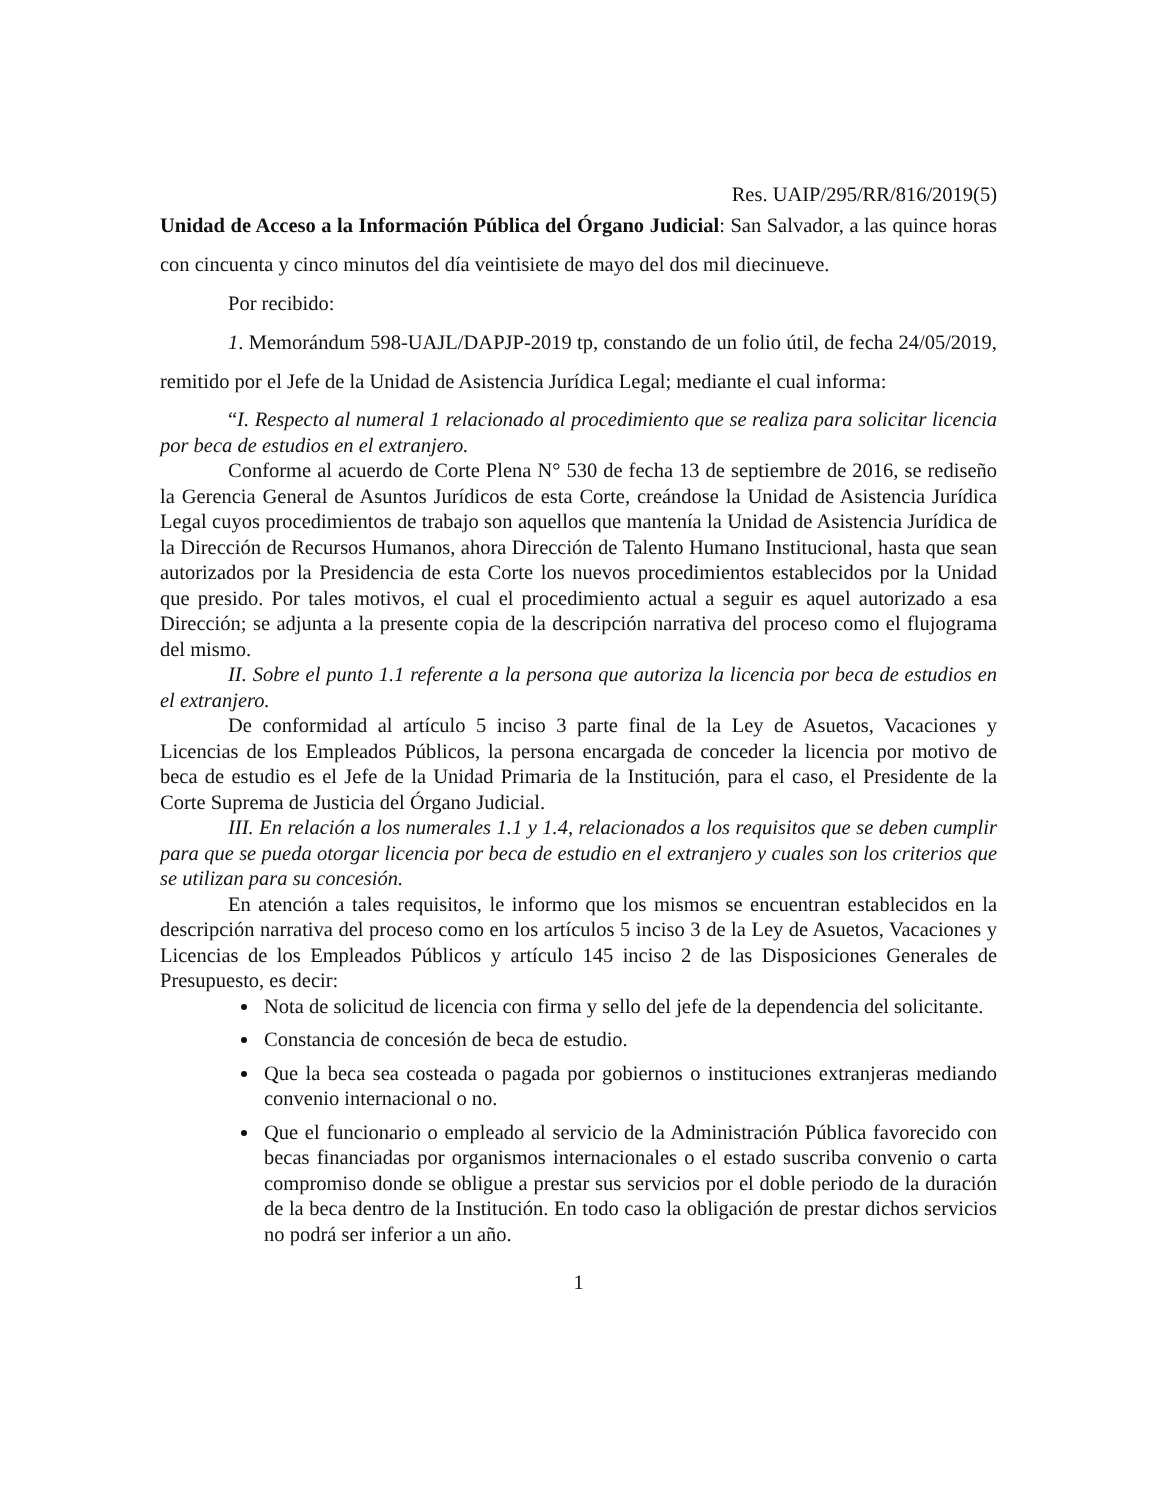Res. UAIP/295/RR/816/2019(5)
Unidad de Acceso a la Información Pública del Órgano Judicial: San Salvador, a las quince horas con cincuenta y cinco minutos del día veintisiete de mayo del dos mil diecinueve.
Por recibido:
1. Memorándum 598-UAJL/DAPJP-2019 tp, constando de un folio útil, de fecha 24/05/2019, remitido por el Jefe de la Unidad de Asistencia Jurídica Legal; mediante el cual informa:
“I. Respecto al numeral 1 relacionado al procedimiento que se realiza para solicitar licencia por beca de estudios en el extranjero.
Conforme al acuerdo de Corte Plena N° 530 de fecha 13 de septiembre de 2016, se rediseño la Gerencia General de Asuntos Jurídicos de esta Corte, creándose la Unidad de Asistencia Jurídica Legal cuyos procedimientos de trabajo son aquellos que mantenía la Unidad de Asistencia Jurídica de la Dirección de Recursos Humanos, ahora Dirección de Talento Humano Institucional, hasta que sean autorizados por la Presidencia de esta Corte los nuevos procedimientos establecidos por la Unidad que presido. Por tales motivos, el cual el procedimiento actual a seguir es aquel autorizado a esa Dirección; se adjunta a la presente copia de la descripción narrativa del proceso como el flujograma del mismo.
II. Sobre el punto 1.1 referente a la persona que autoriza la licencia por beca de estudios en el extranjero.
De conformidad al artículo 5 inciso 3 parte final de la Ley de Asuetos, Vacaciones y Licencias de los Empleados Públicos, la persona encargada de conceder la licencia por motivo de beca de estudio es el Jefe de la Unidad Primaria de la Institución, para el caso, el Presidente de la Corte Suprema de Justicia del Órgano Judicial.
III. En relación a los numerales 1.1 y 1.4, relacionados a los requisitos que se deben cumplir para que se pueda otorgar licencia por beca de estudio en el extranjero y cuales son los criterios que se utilizan para su concesión.
En atención a tales requisitos, le informo que los mismos se encuentran establecidos en la descripción narrativa del proceso como en los artículos 5 inciso 3 de la Ley de Asuetos, Vacaciones y Licencias de los Empleados Públicos y artículo 145 inciso 2 de las Disposiciones Generales de Presupuesto, es decir:
Nota de solicitud de licencia con firma y sello del jefe de la dependencia del solicitante.
Constancia de concesión de beca de estudio.
Que la beca sea costeada o pagada por gobiernos o instituciones extranjeras mediando convenio internacional o no.
Que el funcionario o empleado al servicio de la Administración Pública favorecido con becas financiadas por organismos internacionales o el estado suscriba convenio o carta compromiso donde se obligue a prestar sus servicios por el doble periodo de la duración de la beca dentro de la Institución. En todo caso la obligación de prestar dichos servicios no podrá ser inferior a un año.
1